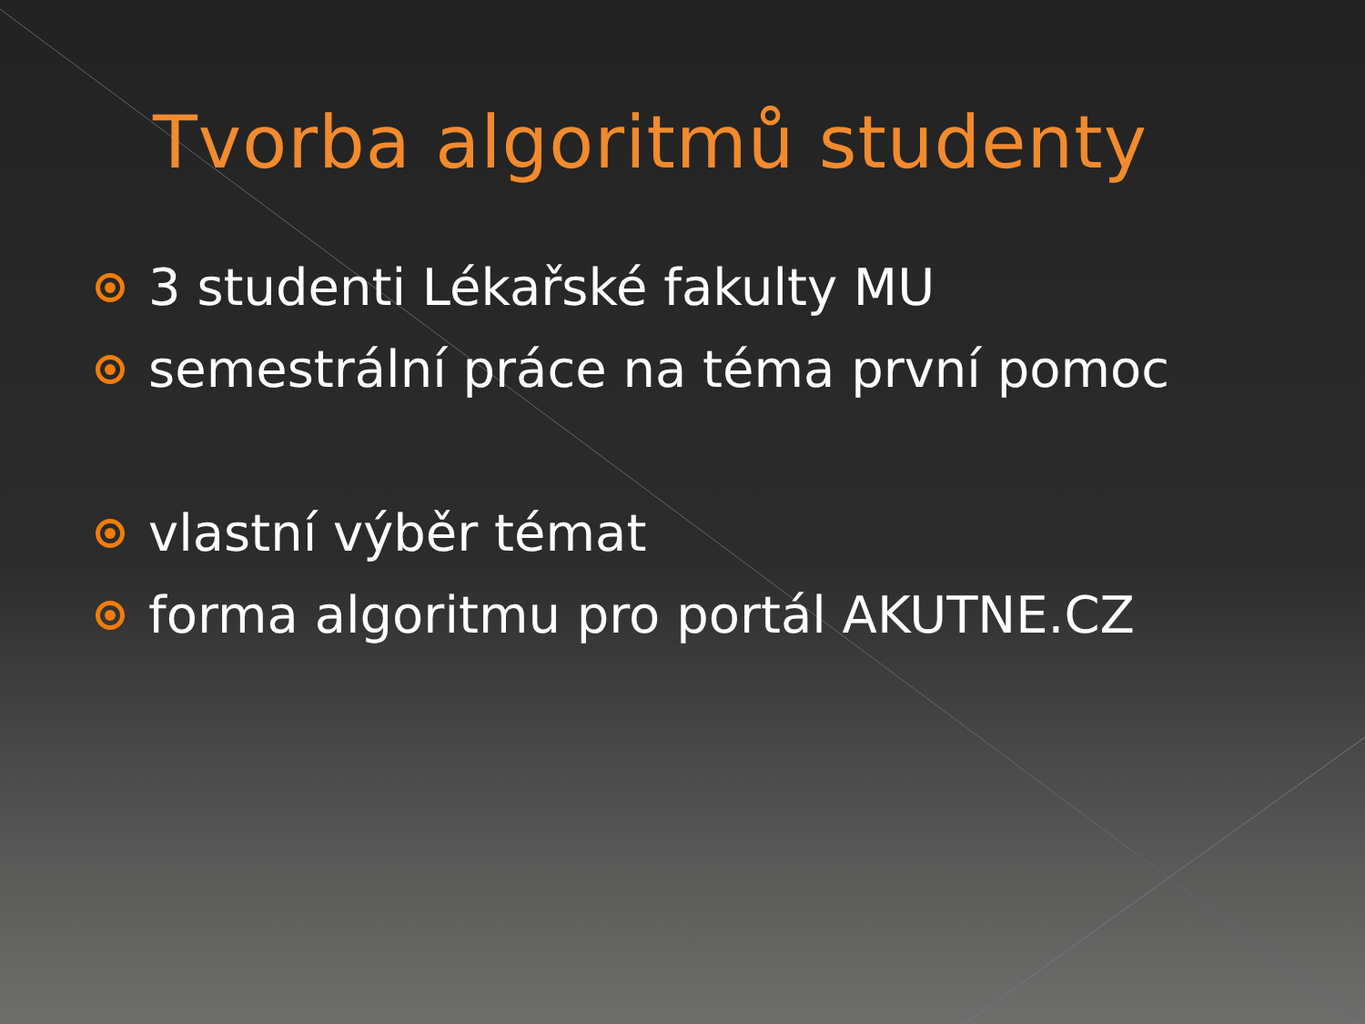Tvorba algoritmů studenty
3 studenti Lékařské fakulty MU
semestrální práce na téma první pomoc
vlastní výběr témat
forma algoritmu pro portál AKUTNE.CZ